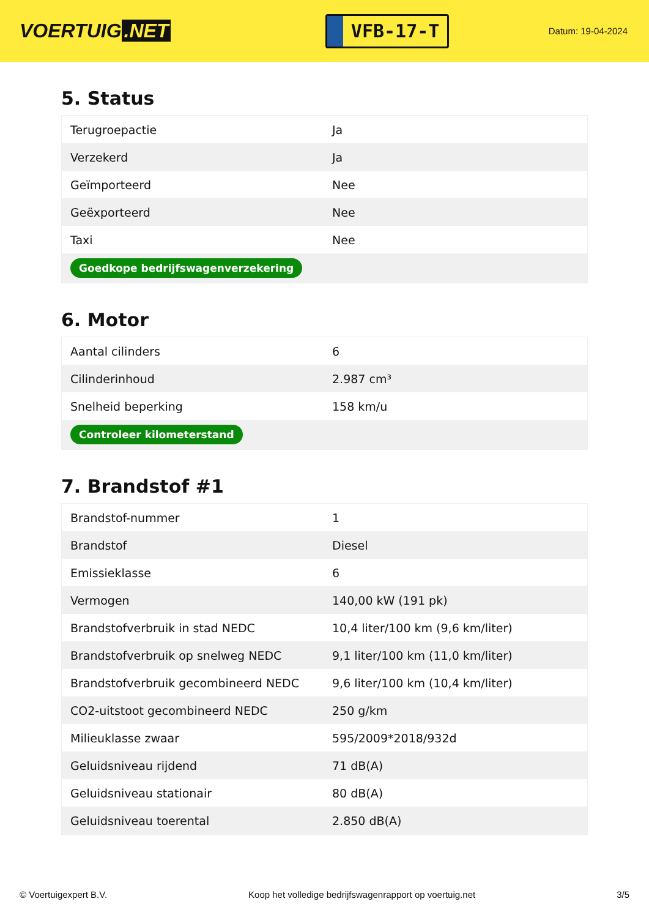VOERTUIG.NET
VFB-17-T
Datum: 19-04-2024
5. Status
| Terugroepactie | Ja |
| Verzekerd | Ja |
| Geïmporteerd | Nee |
| Geëxporteerd | Nee |
| Taxi | Nee |
| Goedkope bedrijfswagenverzekering | |
6. Motor
| Aantal cilinders | 6 |
| Cilinderinhoud | 2.987 cm³ |
| Snelheid beperking | 158 km/u |
| Controleer kilometerstand | |
7. Brandstof #1
| Brandstof-nummer | 1 |
| Brandstof | Diesel |
| Emissieklasse | 6 |
| Vermogen | 140,00 kW (191 pk) |
| Brandstofverbruik in stad NEDC | 10,4 liter/100 km (9,6 km/liter) |
| Brandstofverbruik op snelweg NEDC | 9,1 liter/100 km (11,0 km/liter) |
| Brandstofverbruik gecombineerd NEDC | 9,6 liter/100 km (10,4 km/liter) |
| CO2-uitstoot gecombineerd NEDC | 250 g/km |
| Milieuklasse zwaar | 595/2009*2018/932d |
| Geluidsniveau rijdend | 71 dB(A) |
| Geluidsniveau stationair | 80 dB(A) |
| Geluidsniveau toerental | 2.850 dB(A) |
© Voertuigexpert B.V. Koop het volledige bedrijfswagenrapport op voertuig.net 3/5